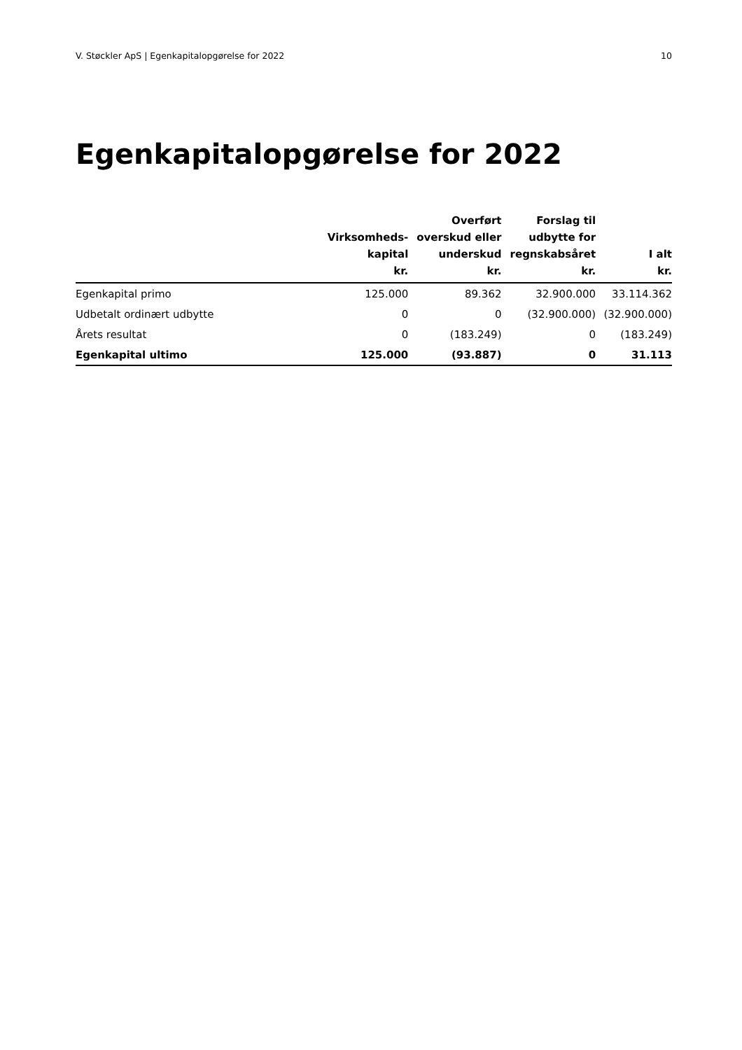V. Støckler ApS | Egenkapitalopgørelse for 2022 10
Egenkapitalopgørelse for 2022
| | Virksomheds- kapital kr. | Overført overskud eller underskud kr. | Forslag til udbytte for regnskabsåret kr. | I alt kr. |
| --- | --- | --- | --- | --- |
| Egenkapital primo | 125.000 | 89.362 | 32.900.000 | 33.114.362 |
| Udbetalt ordinært udbytte | 0 | 0 | (32.900.000) | (32.900.000) |
| Årets resultat | 0 | (183.249) | 0 | (183.249) |
| Egenkapital ultimo | 125.000 | (93.887) | 0 | 31.113 |